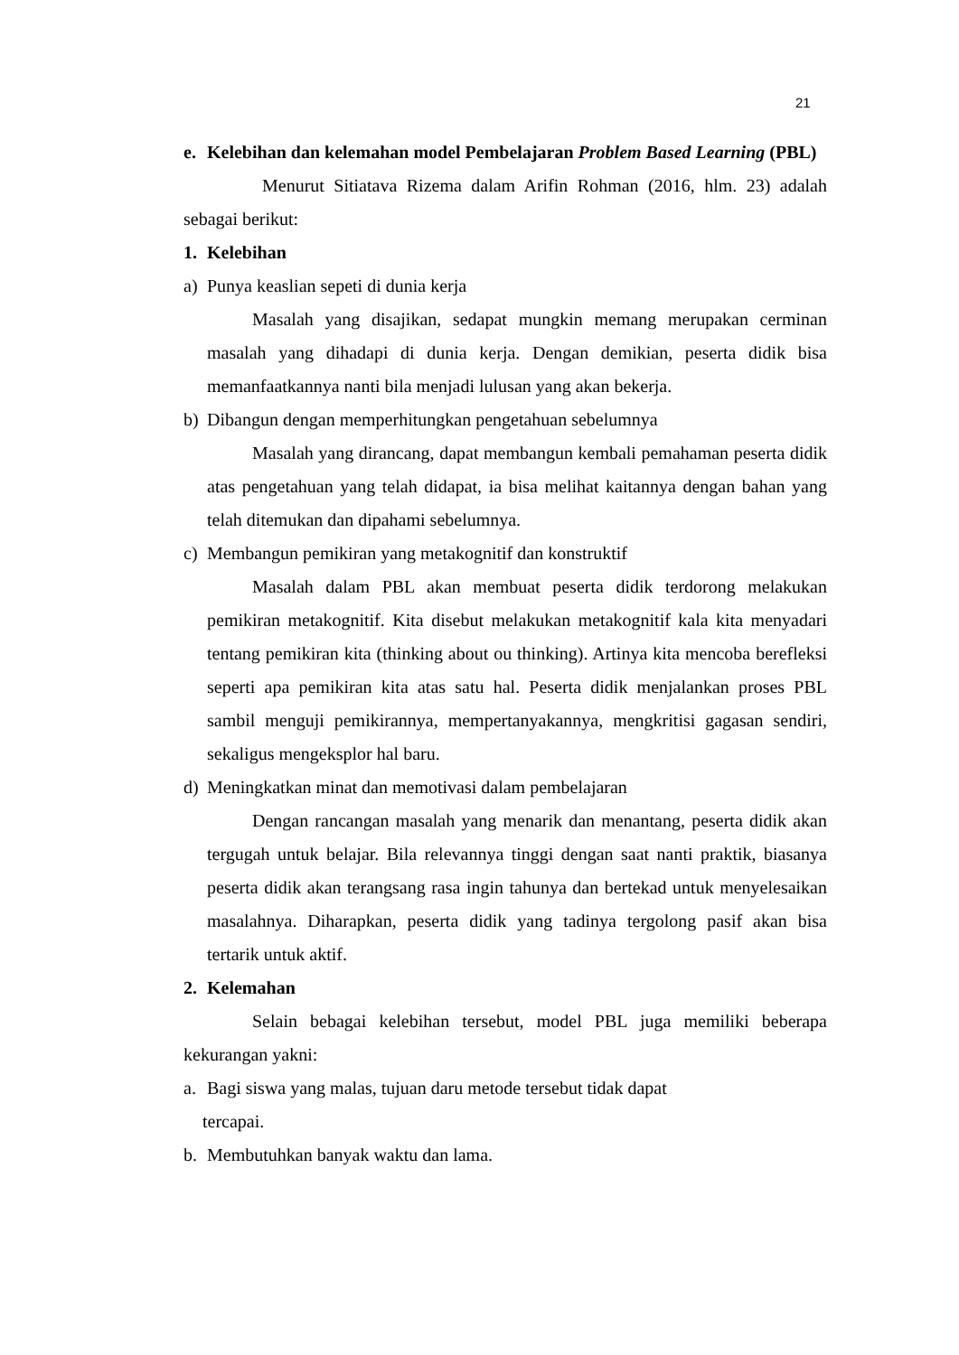21
e. Kelebihan dan kelemahan model Pembelajaran Problem Based Learning (PBL)
Menurut Sitiatava Rizema dalam Arifin Rohman (2016, hlm. 23) adalah sebagai berikut:
1. Kelebihan
a) Punya keaslian sepeti di dunia kerja
Masalah yang disajikan, sedapat mungkin memang merupakan cerminan masalah yang dihadapi di dunia kerja. Dengan demikian, peserta didik bisa memanfaatkannya nanti bila menjadi lulusan yang akan bekerja.
b) Dibangun dengan memperhitungkan pengetahuan sebelumnya
Masalah yang dirancang, dapat membangun kembali pemahaman peserta didik atas pengetahuan yang telah didapat, ia bisa melihat kaitannya dengan bahan yang telah ditemukan dan dipahami sebelumnya.
c) Membangun pemikiran yang metakognitif dan konstruktif
Masalah dalam PBL akan membuat peserta didik terdorong melakukan pemikiran metakognitif. Kita disebut melakukan metakognitif kala kita menyadari tentang pemikiran kita (thinking about ou thinking). Artinya kita mencoba berefleksi seperti apa pemikiran kita atas satu hal. Peserta didik menjalankan proses PBL sambil menguji pemikirannya, mempertanyakannya, mengkritisi gagasan sendiri, sekaligus mengeksplor hal baru.
d) Meningkatkan minat dan memotivasi dalam pembelajaran
Dengan rancangan masalah yang menarik dan menantang, peserta didik akan tergugah untuk belajar. Bila relevannya tinggi dengan saat nanti praktik, biasanya peserta didik akan terangsang rasa ingin tahunya dan bertekad untuk menyelesaikan masalahnya. Diharapkan, peserta didik yang tadinya tergolong pasif akan bisa tertarik untuk aktif.
2. Kelemahan
Selain bebagai kelebihan tersebut, model PBL juga memiliki beberapa kekurangan yakni:
a. Bagi siswa yang malas, tujuan daru metode tersebut tidak dapat
tercapai.
b. Membutuhkan banyak waktu dan lama.